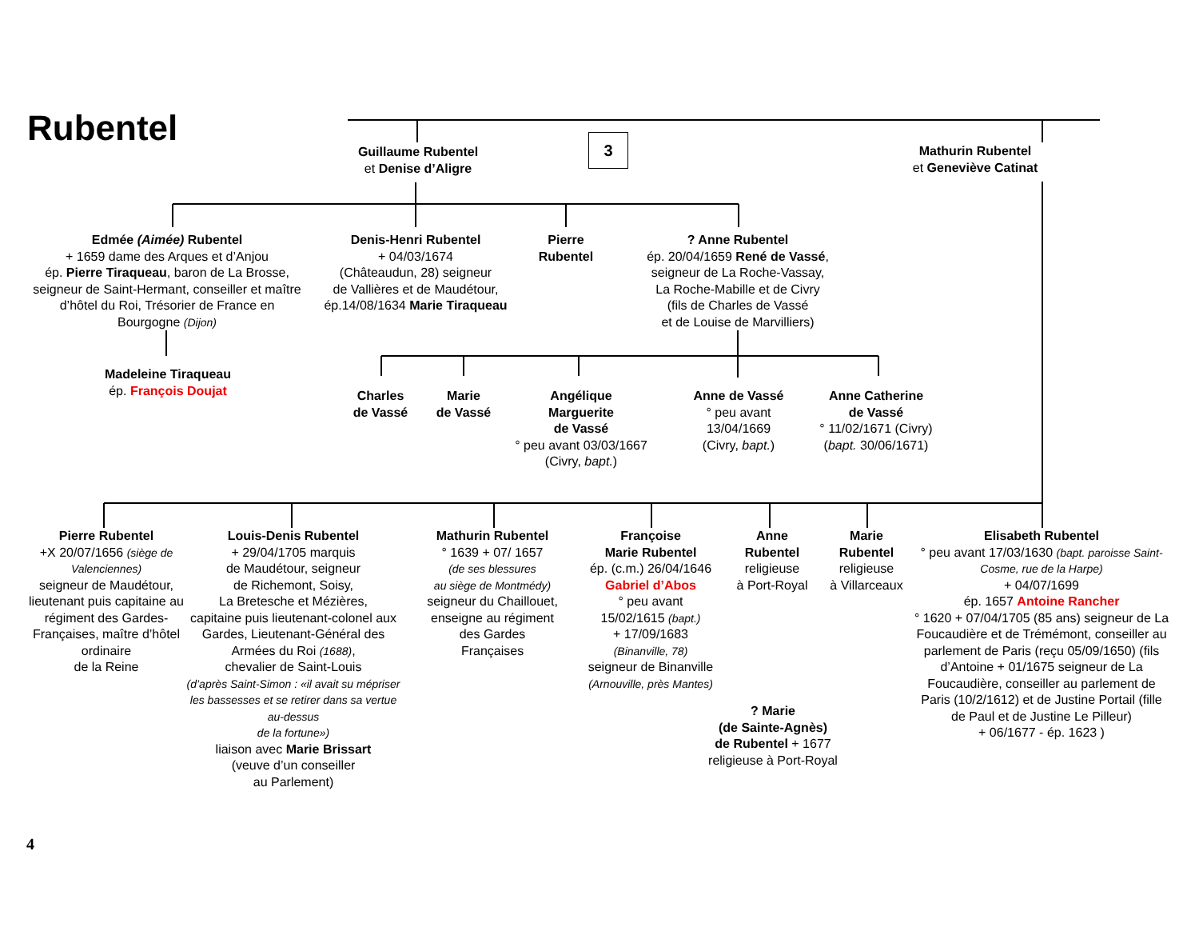Rubentel
Guillaume Rubentel
et Denise d’Aligre
3
Mathurin Rubentel
et Geneviève Catinat
Edmée (Aimée) Rubentel
+ 1659 dame des Arques et d’Anjou
ép. Pierre Tiraqueau, baron de La Brosse, seigneur de Saint-Hermant, conseiller et maître d’hôtel du Roi, Trésorier de France en Bourgogne (Dijon)
Denis-Henri Rubentel
+ 04/03/1674
(Châteaudun, 28) seigneur
de Vallières et de Maudétour,
ép.14/08/1634 Marie Tiraqueau
Pierre
Rubentel
? Anne Rubentel
ép. 20/04/1659 René de Vassé,
seigneur de La Roche-Vassay,
La Roche-Mabille et de Civry
(fils de Charles de Vassé
et de Louise de Marvilliers)
Madeleine Tiraqueau
ép. François Doujat
Charles
de Vassé
Marie
de Vassé
Angélique
Marguerite
de Vassé
° peu avant 03/03/1667
(Civry, bapt.)
Anne de Vassé
° peu avant
13/04/1669
(Civry, bapt.)
Anne Catherine
de Vassé
° 11/02/1671 (Civry)
(bapt. 30/06/1671)
Pierre Rubentel
+X 20/07/1656 (siège de Valenciennes)
seigneur de Maudétour, lieutenant puis capitaine au régiment des Gardes-Françaises, maître d’hôtel ordinaire
de la Reine
Louis-Denis Rubentel
+ 29/04/1705 marquis
de Maudétour, seigneur
de Richemont, Soisy,
La Bretesche et Mézières,
capitaine puis lieutenant-colonel aux Gardes, Lieutenant-Général des Armées du Roi (1688),
chevalier de Saint-Louis
(d’après Saint-Simon : «il avait su mépriser les bassesses et se retirer dans sa vertue au-dessus
de la fortune»)
liaison avec Marie Brissart
(veuve d’un conseiller
au Parlement)
Mathurin Rubentel
° 1639 + 07/ 1657
(de ses blessures
au siège de Montmédy)
seigneur du Chaillouet,
enseigne au régiment
des Gardes
Françaises
Françoise
Marie Rubentel
ép. (c.m.) 26/04/1646
Gabriel d’Abos
° peu avant
15/02/1615 (bapt.)
+ 17/09/1683
(Binanville, 78)
seigneur de Binanville
(Arnouville, près Mantes)
Anne
Rubentel
religieuse
à Port-Royal
Marie
Rubentel
religieuse
à Villarceaux
Elisabeth Rubentel
° peu avant 17/03/1630 (bapt. paroisse Saint-Cosme, rue de la Harpe)
+ 04/07/1699
ép. 1657 Antoine Rancher
° 1620 + 07/04/1705 (85 ans) seigneur de La Foucaudière et de Trémémont, conseiller au parlement de Paris (reçu 05/09/1650) (fils d’Antoine + 01/1675 seigneur de La Foucaudière, conseiller au parlement de Paris (10/2/1612) et de Justine Portail (fille de Paul et de Justine Le Pilleur)
+ 06/1677 - ép. 1623 )
? Marie
(de Sainte-Agnès)
de Rubentel + 1677
religieuse à Port-Royal
4